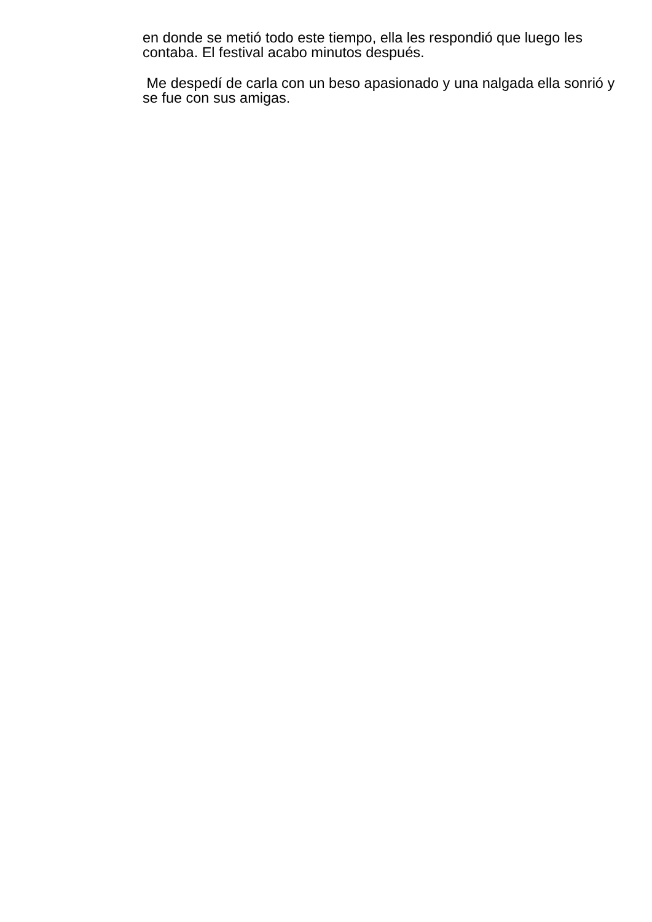en donde se metió todo este tiempo, ella les respondió que luego les contaba. El festival acabo minutos después.
Me despedí de carla con un beso apasionado y una nalgada ella sonrió y se fue con sus amigas.